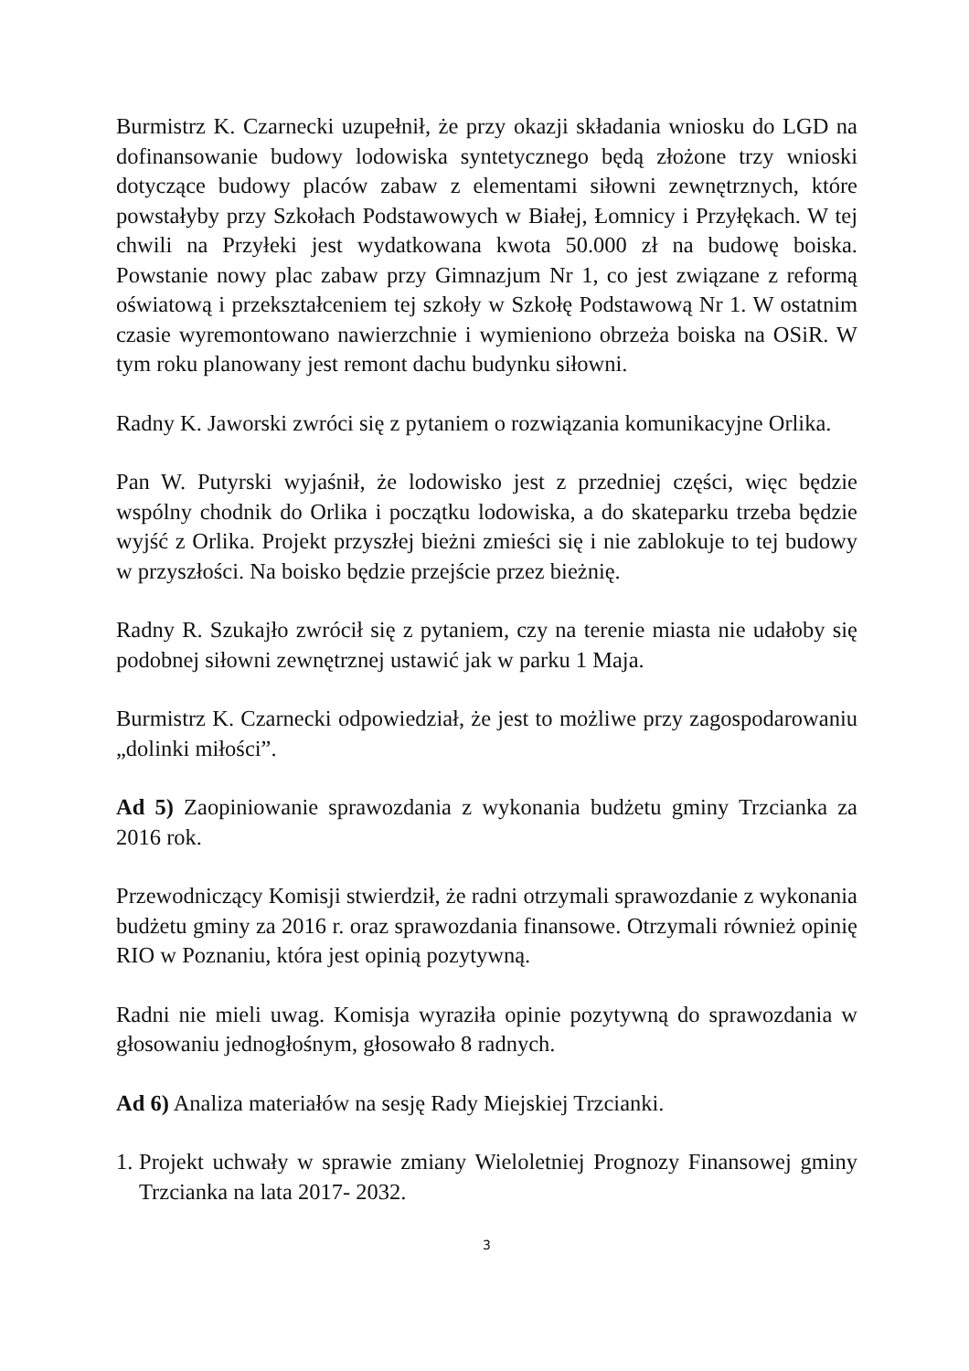Burmistrz K. Czarnecki uzupełnił, że przy okazji składania wniosku do LGD na dofinansowanie budowy lodowiska syntetycznego będą złożone trzy wnioski dotyczące budowy placów zabaw z elementami siłowni zewnętrznych, które powstałyby przy Szkołach Podstawowych w Białej, Łomnicy i Przyłękach. W tej chwili na Przyłeki jest wydatkowana kwota 50.000 zł na budowę boiska. Powstanie nowy plac zabaw przy Gimnazjum Nr 1, co jest związane z reformą oświatową i przekształceniem tej szkoły w Szkołę Podstawową Nr 1. W ostatnim czasie wyremontowano nawierzchnie i wymieniono obrzeża boiska na OSiR. W tym roku planowany jest remont dachu budynku siłowni.
Radny K. Jaworski zwróci się z pytaniem o rozwiązania komunikacyjne Orlika.
Pan W. Putyrski wyjaśnił, że lodowisko jest z przedniej części, więc będzie wspólny chodnik do Orlika i początku lodowiska, a do skateparku trzeba będzie wyjść z Orlika. Projekt przyszłej bieżni zmieści się i nie zablokuje to tej budowy w przyszłości. Na boisko będzie przejście przez bieżnię.
Radny R. Szukajło zwrócił się z pytaniem, czy na terenie miasta nie udałoby się podobnej siłowni zewnętrznej ustawić jak w parku 1 Maja.
Burmistrz K. Czarnecki odpowiedział, że jest to możliwe przy zagospodarowaniu „dolinki miłości”.
Ad 5) Zaopiniowanie sprawozdania z wykonania budżetu gminy Trzcianka za 2016 rok.
Przewodniczący Komisji stwierdził, że radni otrzymali sprawozdanie z wykonania budżetu gminy za 2016 r. oraz sprawozdania finansowe. Otrzymali również opinię RIO w Poznaniu, która jest opinią pozytywną.
Radni nie mieli uwag. Komisja wyraziła opinie pozytywną do sprawozdania w głosowaniu jednogłośnym, głosowało 8 radnych.
Ad 6) Analiza materiałów na sesję Rady Miejskiej Trzcianki.
1. Projekt uchwały w sprawie zmiany Wieloletniej Prognozy Finansowej gminy Trzcianka na lata 2017- 2032.
3